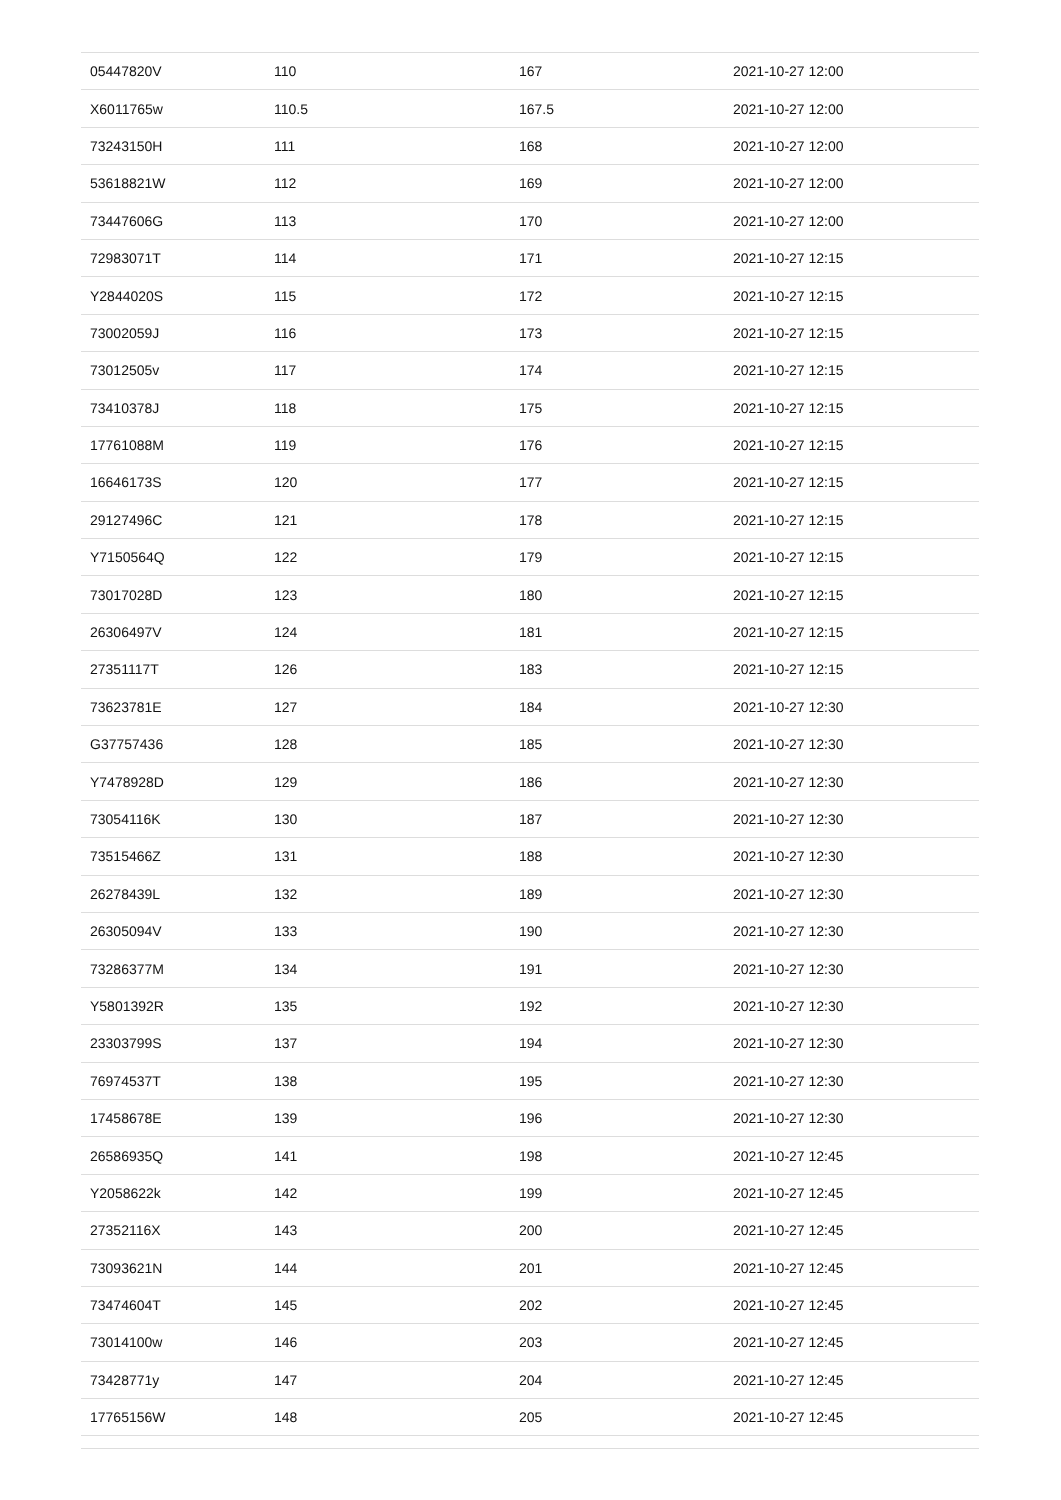| 05447820V | 110 | 167 | 2021-10-27 12:00 |
| X6011765w | 110.5 | 167.5 | 2021-10-27 12:00 |
| 73243150H | 111 | 168 | 2021-10-27 12:00 |
| 53618821W | 112 | 169 | 2021-10-27 12:00 |
| 73447606G | 113 | 170 | 2021-10-27 12:00 |
| 72983071T | 114 | 171 | 2021-10-27 12:15 |
| Y2844020S | 115 | 172 | 2021-10-27 12:15 |
| 73002059J | 116 | 173 | 2021-10-27 12:15 |
| 73012505v | 117 | 174 | 2021-10-27 12:15 |
| 73410378J | 118 | 175 | 2021-10-27 12:15 |
| 17761088M | 119 | 176 | 2021-10-27 12:15 |
| 16646173S | 120 | 177 | 2021-10-27 12:15 |
| 29127496C | 121 | 178 | 2021-10-27 12:15 |
| Y7150564Q | 122 | 179 | 2021-10-27 12:15 |
| 73017028D | 123 | 180 | 2021-10-27 12:15 |
| 26306497V | 124 | 181 | 2021-10-27 12:15 |
| 27351117T | 126 | 183 | 2021-10-27 12:15 |
| 73623781E | 127 | 184 | 2021-10-27 12:30 |
| G37757436 | 128 | 185 | 2021-10-27 12:30 |
| Y7478928D | 129 | 186 | 2021-10-27 12:30 |
| 73054116K | 130 | 187 | 2021-10-27 12:30 |
| 73515466Z | 131 | 188 | 2021-10-27 12:30 |
| 26278439L | 132 | 189 | 2021-10-27 12:30 |
| 26305094V | 133 | 190 | 2021-10-27 12:30 |
| 73286377M | 134 | 191 | 2021-10-27 12:30 |
| Y5801392R | 135 | 192 | 2021-10-27 12:30 |
| 23303799S | 137 | 194 | 2021-10-27 12:30 |
| 76974537T | 138 | 195 | 2021-10-27 12:30 |
| 17458678E | 139 | 196 | 2021-10-27 12:30 |
| 26586935Q | 141 | 198 | 2021-10-27 12:45 |
| Y2058622k | 142 | 199 | 2021-10-27 12:45 |
| 27352116X | 143 | 200 | 2021-10-27 12:45 |
| 73093621N | 144 | 201 | 2021-10-27 12:45 |
| 73474604T | 145 | 202 | 2021-10-27 12:45 |
| 73014100w | 146 | 203 | 2021-10-27 12:45 |
| 73428771y | 147 | 204 | 2021-10-27 12:45 |
| 17765156W | 148 | 205 | 2021-10-27 12:45 |